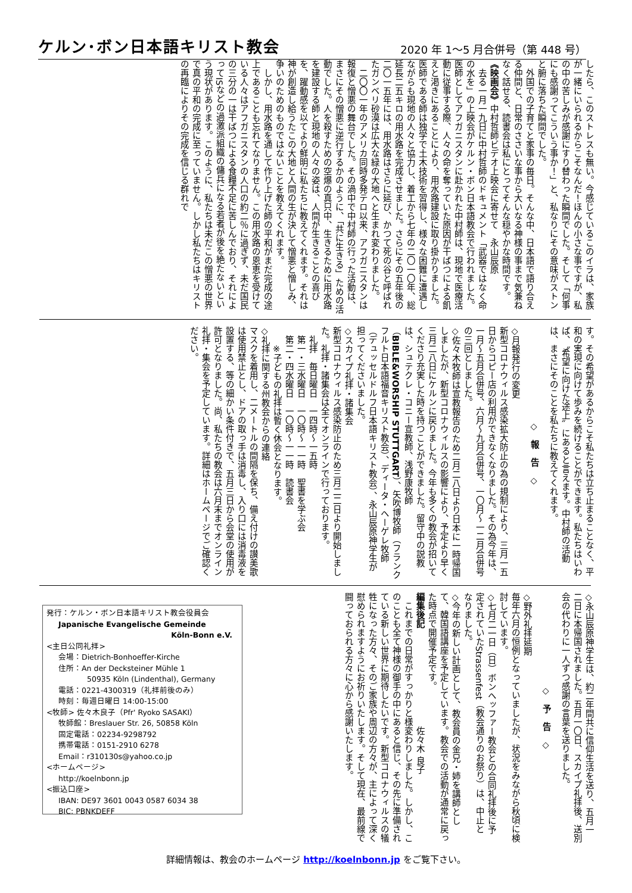ケルン･ボン日本語キリスト教会 2020 年 1～5 月合併号（第 448 号）
したら、このストレスも無い。今感じているこのイラは、家族が一緒にいられるからこそなんだ！ほんの小さな事ですが、私の中の苦しみが感謝にすり替わった瞬間でした。そして「何事にも感謝ってこういう事か！」と、私なりにその意味がストンと腑に落ちた瞬間でした。
　外国での子育てと家事の毎日。そんな中、日本語で語り合える仲間と、日常のささいな事から大いなる神様の事まで気兼ねなく話せる、読書会は私にとってそんな穏やかな時間です。
《映画会》中村哲師ビデオ上映会に寄せて　永山辰原
　去る一月一九日に中村哲師のドキュメント「武器ではなく命の水を」の上映会がケルン・ボン日本語教会で行われました。医師としてアフガニスタンに赴かれた中村師は、現地で医療活動に従事する際、人々の命を奪っていた原因が干ばつによる飢えと渇きにあることにより、用水路建設に取り掛かりました。医師である師は独学で土木技術を習得し、様々な困難に遭遇しながらも現地の人々と協力し、着工から七年の二〇一〇年、総延長二五キロの用水路を完成させました。さらにその五年後の二〇一五年には、用水路はさらに延び、かつて死の谷と呼ばれたガンベリ砂漠は広大な緑の大地へと生まれ変わりました。
　二〇〇一年のアメリカ同時多発テロ以来、アフガニスタンは報復と憎悪の舞台でした。その渦中で中村師の行った活動は、まさにその憎悪に逆行するかのように、「共に生きる」ための活動でした。人を殺すための空爆の真只中、生きるために用水路を建設する師と現地の人々の姿は、人間が生きることの喜びを、躍動感を以てより鮮明に私たちに教えてくれます。それは神が創造し給うたこの大地と人間の生が決して憎悪と憎しみ、争いのためのものではないことを教えてくれます。
　しかし、用水路を通して作り上げた師の平和がまだ完成の途上であることも忘れてなりません。この用水路の恩恵を受けている人々はアフガニスタンの人口の約二％に過ぎず、未だ国民の三分の一は干ばつによる食糧不足に苦しんでおり、それによってISなどの過激派組織の傭兵になる若者が後を絶たないという現状があります。このように、私たちは未だこの憎悪の世界で真の平和の完成に至っていません。しかし私たちはキリストの再臨によりその完成を信じる群れで
す。その希望があるからこそ私たちは立ち止まることなく、平和の実現に向けて歩みを続けることができます。私たちはいわば、〝希望に向けた途上〟にあると言えます。中村師の活動は、まさにそのことを私たちに教えてくれます。
◇　報　告　◇
◇月報発行の変更
新型コロナウィルス感染拡大防止の為の規制により、三月一五日からコピー店の利用ができなくなりました。その為今年は、一月～五月合併号、六月～九月合併号、一〇月～一二月合併号の三回としました。
◇佐々木牧師は宣教報告のため二月二八日より日本に一時帰国しましたが、新型コロナウィルスの影響により、予定より早く三月二八日にケルンに戻りました。今年も多くの教会が招いてくださり充実した時を持つことができました。留守中の説教は、シュテクレ・コニー宣教師、浅野康牧師（BIBLE&WORSHIP STUTTGART）、矢吹博牧師（フランクフルト日本語福音キリスト教会）、ディータ・ヘーゲレ牧師（デュッセルドルフ日本語キリスト教会）、永山辰原神学生が担ってくださいました。
◇スカイプ礼拝・諸集会
新型コロナウィルス感染防止のため三月二二日より開始しました。礼拝・諸集会は全てオンラインで行っております。
　礼拝　毎日曜日　一四時～一五時
　第一・三水曜日　一〇時～一一時　聖書を学ぶ会
　第二・四水曜日　一〇時～一一時　読書会
　　※子どもの礼拝は暫く休会となります。
◇礼拝に関する州教会からの連絡
マスクを着用し、二メートルの間隔を保ち、備え付けの讃美歌は使用禁止とし、ドアの取っ手は消毒し、入り口には消毒液を設置する、等の細かい条件付きで、五月三日から会堂の使用が許可となりました。尚、私たちの教会は六月末までオンライン礼拝・集会を予定しています。詳細はホームページでご確認ください。
◇永山辰原神学生は、約二年間共に信仰生活を送り、五月一二日に本帰国されました。五月一〇日、スカイプ礼拝後、送別会の代わりに一人ずつ感謝の言葉を送りました。
◇　予　告　◇
◇野外礼拝延期
毎年六月の恒例となっていましたが、状況をみながら秋頃に検討しています。
◇七月二一日（日）ボンヘッファー教会との合同礼拝後に予定されていたStrassenfest（教会通りのお祭り）は、中止となりました。
◇今年の新しい計画として、教会員の金兄・姉を講師として、韓国語講座を予定しています。教会での活動が通常に戻った時点で開催予定です。
編集後記　　　　　　　　　　　佐々木 良子
　これまでの日常がすっかりと様変わりしました。しかし、このことも全て神様の御手の中にあると信じ、その先に準備されている新しい世界に期待したいです。新型コロナウィルスの犠牲になった方々、そのご家族や周辺の方々が、主によって深く慰められますようにお祈りいたします。そして現在、最前線で闘っておられる方々に心から感謝いたします。
発行：ケルン・ボン日本語キリスト教会役員会
Japanische Evangelische Gemeinde
Köln-Bonn e.V.
<主日公同礼拝>
会場：Dietrich-Bonhoeffer-Kirche
住所：An der Decksteiner Mühle 1
50935 Köln (Lindenthal), Germany
電話：0221-4300319（礼拝前後のみ）
時刻：毎週日曜日 14:00-15:00
<牧師> 佐々木良子（Pfr' Ryoko SASAKI）
牧師館：Breslauer Str. 26, 50858 Köln
固定電話：02234-9298792
携帯電話：0151-2910 6278
Email：r310130s@yahoo.co.jp
<ホームページ>
http://koelnbonn.jp
<振込口座>
IBAN: DE97 3601 0043 0587 6034 38
BIC: PBNKDEFF
詳細情報は、教会のホームページ http://koelnbonn.jp をご覧下さい。